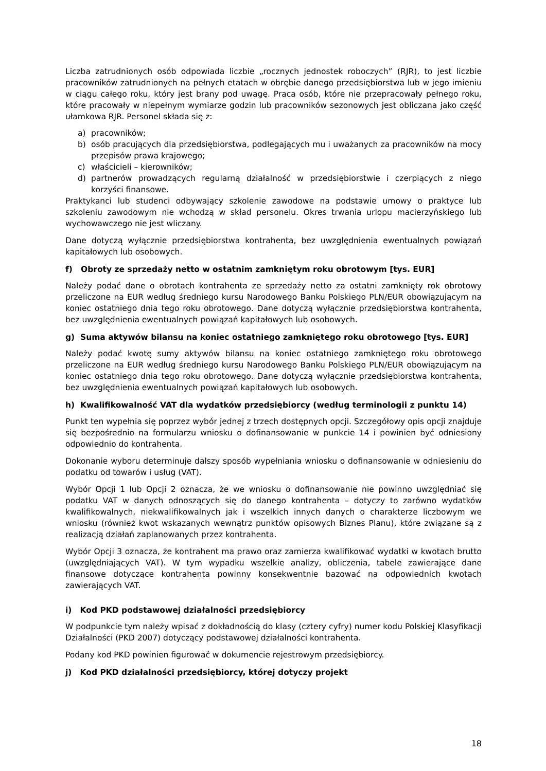Liczba zatrudnionych osób odpowiada liczbie „rocznych jednostek roboczych” (RJR), to jest liczbie pracowników zatrudnionych na pełnych etatach w obrębie danego przedsiębiorstwa lub w jego imieniu w ciągu całego roku, który jest brany pod uwagę. Praca osób, które nie przepracowały pełnego roku, które pracowały w niepełnym wymiarze godzin lub pracowników sezonowych jest obliczana jako część ułamkowa RJR. Personel składa się z:
a) pracowników;
b) osób pracujących dla przedsiębiorstwa, podlegających mu i uważanych za pracowników na mocy przepisów prawa krajowego;
c) właścicieli – kierowników;
d) partnerów prowadzących regularną działalność w przedsiębiorstwie i czerpiących z niego korzyści finansowe.
Praktykanci lub studenci odbywający szkolenie zawodowe na podstawie umowy o praktyce lub szkoleniu zawodowym nie wchodzą w skład personelu. Okres trwania urlopu macierzyńskiego lub wychowawczego nie jest wliczany.
Dane dotyczą wyłącznie przedsiębiorstwa kontrahenta, bez uwzględnienia ewentualnych powiązań kapitałowych lub osobowych.
f) Obroty ze sprzedaży netto w ostatnim zamkniętym roku obrotowym [tys. EUR]
Należy podać dane o obrotach kontrahenta ze sprzedaży netto za ostatni zamknięty rok obrotowy przeliczone na EUR według średniego kursu Narodowego Banku Polskiego PLN/EUR obowiązującym na koniec ostatniego dnia tego roku obrotowego. Dane dotyczą wyłącznie przedsiębiorstwa kontrahenta, bez uwzględnienia ewentualnych powiązań kapitałowych lub osobowych.
g) Suma aktywów bilansu na koniec ostatniego zamkniętego roku obrotowego [tys. EUR]
Należy podać kwotę sumy aktywów bilansu na koniec ostatniego zamkniętego roku obrotowego przeliczone na EUR według średniego kursu Narodowego Banku Polskiego PLN/EUR obowiązującym na koniec ostatniego dnia tego roku obrotowego. Dane dotyczą wyłącznie przedsiębiorstwa kontrahenta, bez uwzględnienia ewentualnych powiązań kapitałowych lub osobowych.
h) Kwalifikowalność VAT dla wydatków przedsiębiorcy (według terminologii z punktu 14)
Punkt ten wypełnia się poprzez wybór jednej z trzech dostępnych opcji. Szczegółowy opis opcji znajduje się bezpośrednio na formularzu wniosku o dofinansowanie w punkcie 14 i powinien być odniesiony odpowiednio do kontrahenta.
Dokonanie wyboru determinuje dalszy sposób wypełniania wniosku o dofinansowanie w odniesieniu do podatku od towarów i usług (VAT).
Wybór Opcji 1 lub Opcji 2 oznacza, że we wniosku o dofinansowanie nie powinno uwzględniać się podatku VAT w danych odnoszących się do danego kontrahenta – dotyczy to zarówno wydatków kwalifikowalnych, niekwalifikowalnych jak i wszelkich innych danych o charakterze liczbowym we wniosku (również kwot wskazanych wewnątrz punktów opisowych Biznes Planu), które związane są z realizacją działań zaplanowanych przez kontrahenta.
Wybór Opcji 3 oznacza, że kontrahent ma prawo oraz zamierza kwalifikować wydatki w kwotach brutto (uwzględniających VAT). W tym wypadku wszelkie analizy, obliczenia, tabele zawierające dane finansowe dotyczące kontrahenta powinny konsekwentnie bazować na odpowiednich kwotach zawierających VAT.
i) Kod PKD podstawowej działalności przedsiębiorcy
W podpunkcie tym należy wpisać z dokładnością do klasy (cztery cyfry) numer kodu Polskiej Klasyfikacji Działalności (PKD 2007) dotyczący podstawowej działalności kontrahenta.
Podany kod PKD powinien figurować w dokumencie rejestrowym przedsiębiorcy.
j) Kod PKD działalności przedsiębiorcy, której dotyczy projekt
18